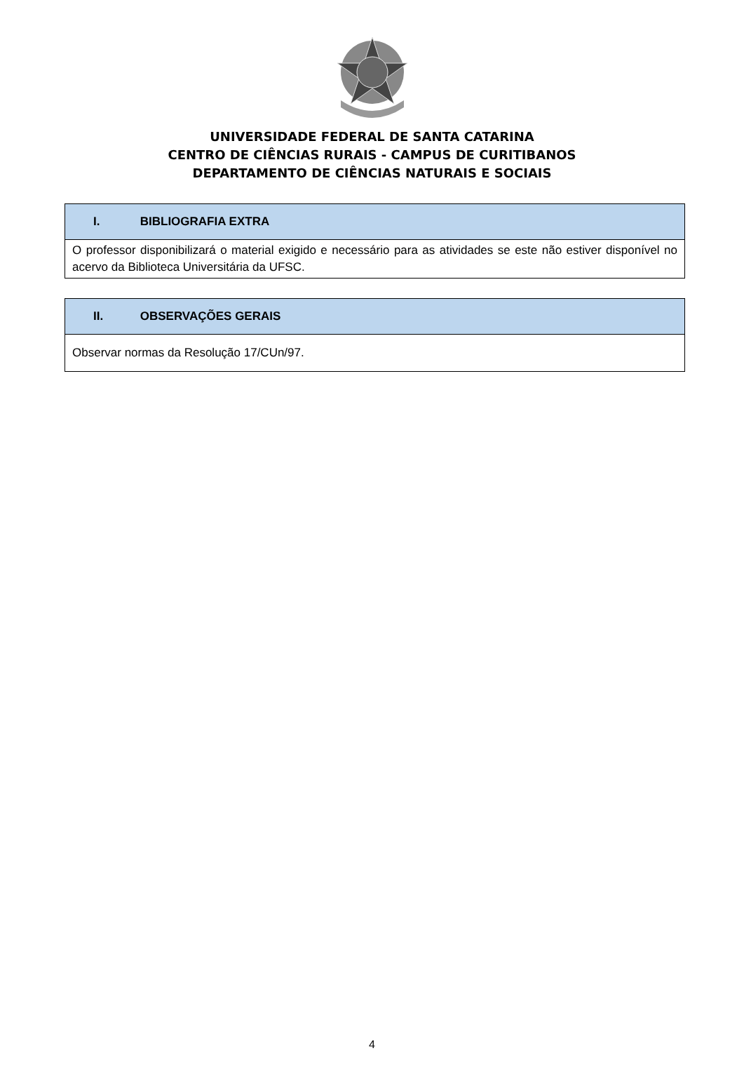UNIVERSIDADE FEDERAL DE SANTA CATARINA
CENTRO DE CIÊNCIAS RURAIS - CAMPUS DE CURITIBANOS
DEPARTAMENTO DE CIÊNCIAS NATURAIS E SOCIAIS
| I. BIBLIOGRAFIA EXTRA |
| --- |
| O professor disponibilizará o material exigido e necessário para as atividades se este não estiver disponível no acervo da Biblioteca Universitária da UFSC. |
| II. OBSERVAÇÕES GERAIS |
| --- |
| Observar normas da Resolução 17/CUn/97. |
4